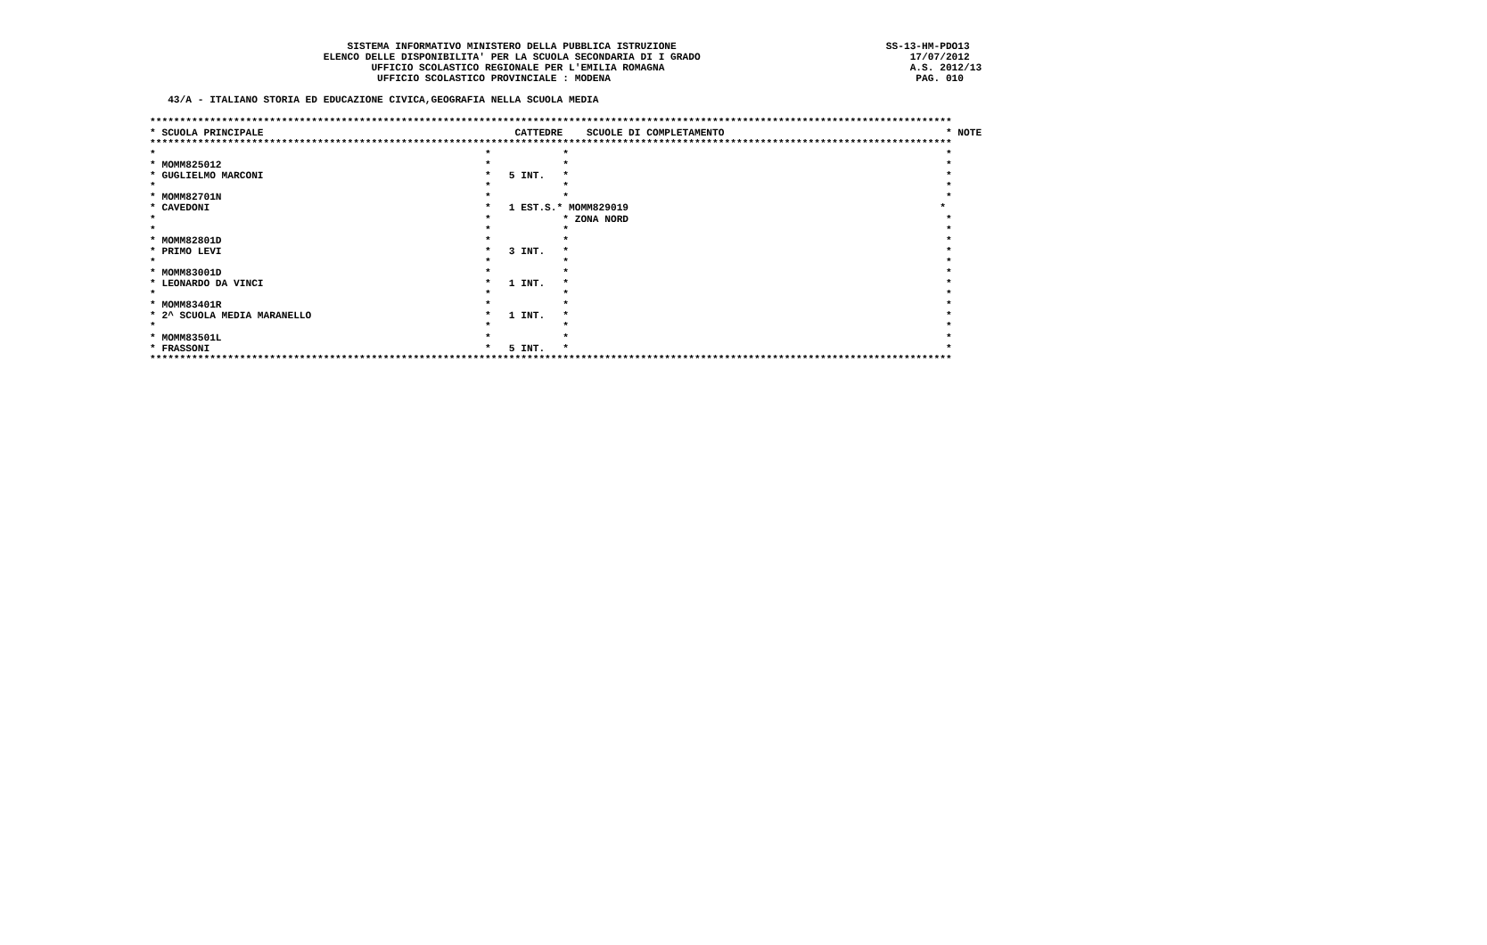SISTEMA INFORMATIVO MINISTERO DELLA PUBBLICA ISTRUZIONE                                   SS-13-HM-PDO13
                             ELENCO DELLE DISPONIBILITA' PER LA SCUOLA SECONDARIA DI I GRADO                                   17/07/2012
                                     UFFICIO SCOLASTICO REGIONALE PER L'EMILIA ROMAGNA                                         A.S. 2012/13
                                      UFFICIO SCOLASTICO PROVINCIALE : MODENA                                                   PAG. 010

   43/A - ITALIANO STORIA ED EDUCAZIONE CIVICA,GEOGRAFIA NELLA SCUOLA MEDIA

**************************************************************************************************************************************
* SCUOLA PRINCIPALE                                          CATTEDRE    SCUOLE DI COMPLETAMENTO                                     * NOTE
**************************************************************************************************************************************
*                                                       *            *                                                               *
* MOMM825012                                            *            *                                                               *
* GUGLIELMO MARCONI                                     *   5 INT.   *                                                               *
*                                                       *            *                                                               *
* MOMM82701N                                            *            *                                                               *
* CAVEDONI                                              *   1 EST.S.* MOMM829019                                                    *
*                                                       *            * ZONA NORD                                                     *
*                                                       *            *                                                               *
* MOMM82801D                                            *            *                                                               *
* PRIMO LEVI                                            *   3 INT.   *                                                               *
*                                                       *            *                                                               *
* MOMM83001D                                            *            *                                                               *
* LEONARDO DA VINCI                                     *   1 INT.   *                                                               *
*                                                       *            *                                                               *
* MOMM83401R                                            *            *                                                               *
* 2^ SCUOLA MEDIA MARANELLO                             *   1 INT.   *                                                               *
*                                                       *            *                                                               *
* MOMM83501L                                            *            *                                                               *
* FRASSONI                                              *   5 INT.   *                                                               *
**************************************************************************************************************************************